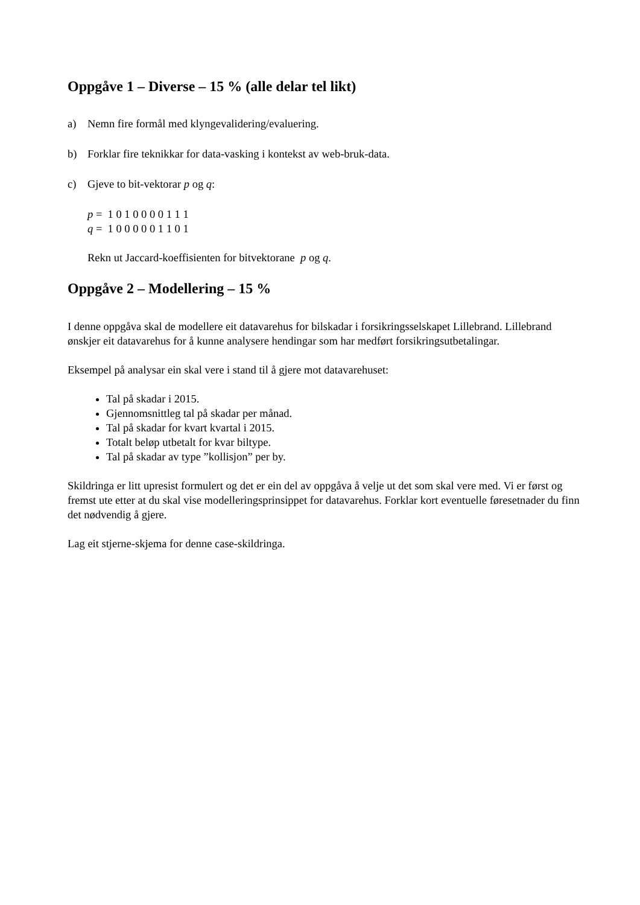Oppgåve 1 – Diverse – 15 % (alle delar tel likt)
a) Nemn fire formål med klyngevalidering/evaluering.
b) Forklar fire teknikkar for data-vasking i kontekst av web-bruk-data.
c) Gjeve to bit-vektorar p og q:
p = 1 0 1 0 0 0 0 1 1 1
q = 1 0 0 0 0 0 1 1 0 1
Rekn ut Jaccard-koeffisienten for bitvektorane p og q.
Oppgåve 2 – Modellering – 15 %
I denne oppgåva skal de modellere eit datavarehus for bilskadar i forsikringsselskapet Lillebrand. Lillebrand ønskjer eit datavarehus for å kunne analysere hendingar som har medført forsikringsutbetalingar.
Eksempel på analysar ein skal vere i stand til å gjere mot datavarehuset:
Tal på skadar i 2015.
Gjennomsnittleg tal på skadar per månad.
Tal på skadar for kvart kvartal i 2015.
Totalt beløp utbetalt for kvar biltype.
Tal på skadar av type ”kollisjon” per by.
Skildringa er litt upresist formulert og det er ein del av oppgåva å velje ut det som skal vere med. Vi er først og fremst ute etter at du skal vise modelleringsprinsippet for datavarehus. Forklar kort eventuelle føresetnader du finn det nødvendig å gjere.
Lag eit stjerne-skjema for denne case-skildringa.